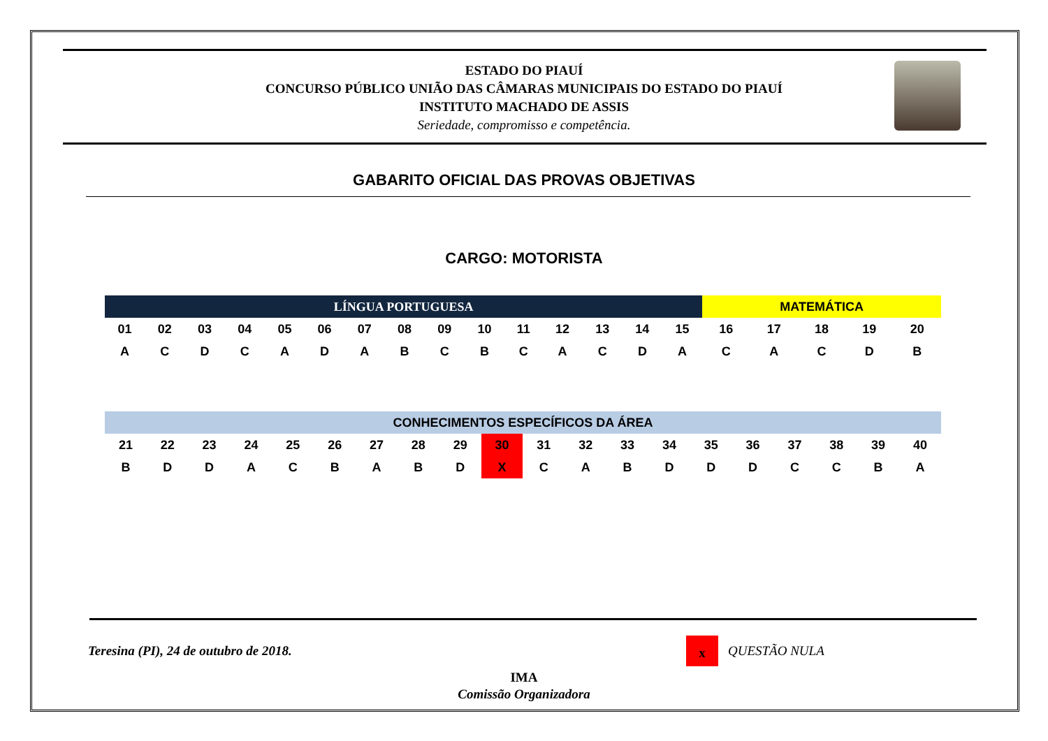ESTADO DO PIAUÍ
CONCURSO PÚBLICO UNIÃO DAS CÂMARAS MUNICIPAIS DO ESTADO DO PIAUÍ
INSTITUTO MACHADO DE ASSIS
Seriedade, compromisso e competência.
GABARITO OFICIAL DAS PROVAS OBJETIVAS
CARGO: MOTORISTA
| LÍNGUA PORTUGUESA | | | | | | | | | | | | | | | MATEMÁTICA | | | | |
| --- | --- | --- | --- | --- | --- | --- | --- | --- | --- | --- | --- | --- | --- | --- | --- | --- | --- | --- | --- |
| 01 | 02 | 03 | 04 | 05 | 06 | 07 | 08 | 09 | 10 | 11 | 12 | 13 | 14 | 15 | 16 | 17 | 18 | 19 | 20 |
| A | C | D | C | A | D | A | B | C | B | C | A | C | D | A | C | A | C | D | B |
| CONHECIMENTOS ESPECÍFICOS DA ÁREA | | | | | | | | | | | | | | | | | | | |
| --- | --- | --- | --- | --- | --- | --- | --- | --- | --- | --- | --- | --- | --- | --- | --- | --- | --- | --- | --- |
| 21 | 22 | 23 | 24 | 25 | 26 | 27 | 28 | 29 | 30 | 31 | 32 | 33 | 34 | 35 | 36 | 37 | 38 | 39 | 40 |
| B | D | D | A | C | B | A | B | D | X | C | A | B | D | D | D | C | C | B | A |
Teresina (PI), 24 de outubro de 2018.
x
QUESTÃO NULA
IMA
Comissão Organizadora